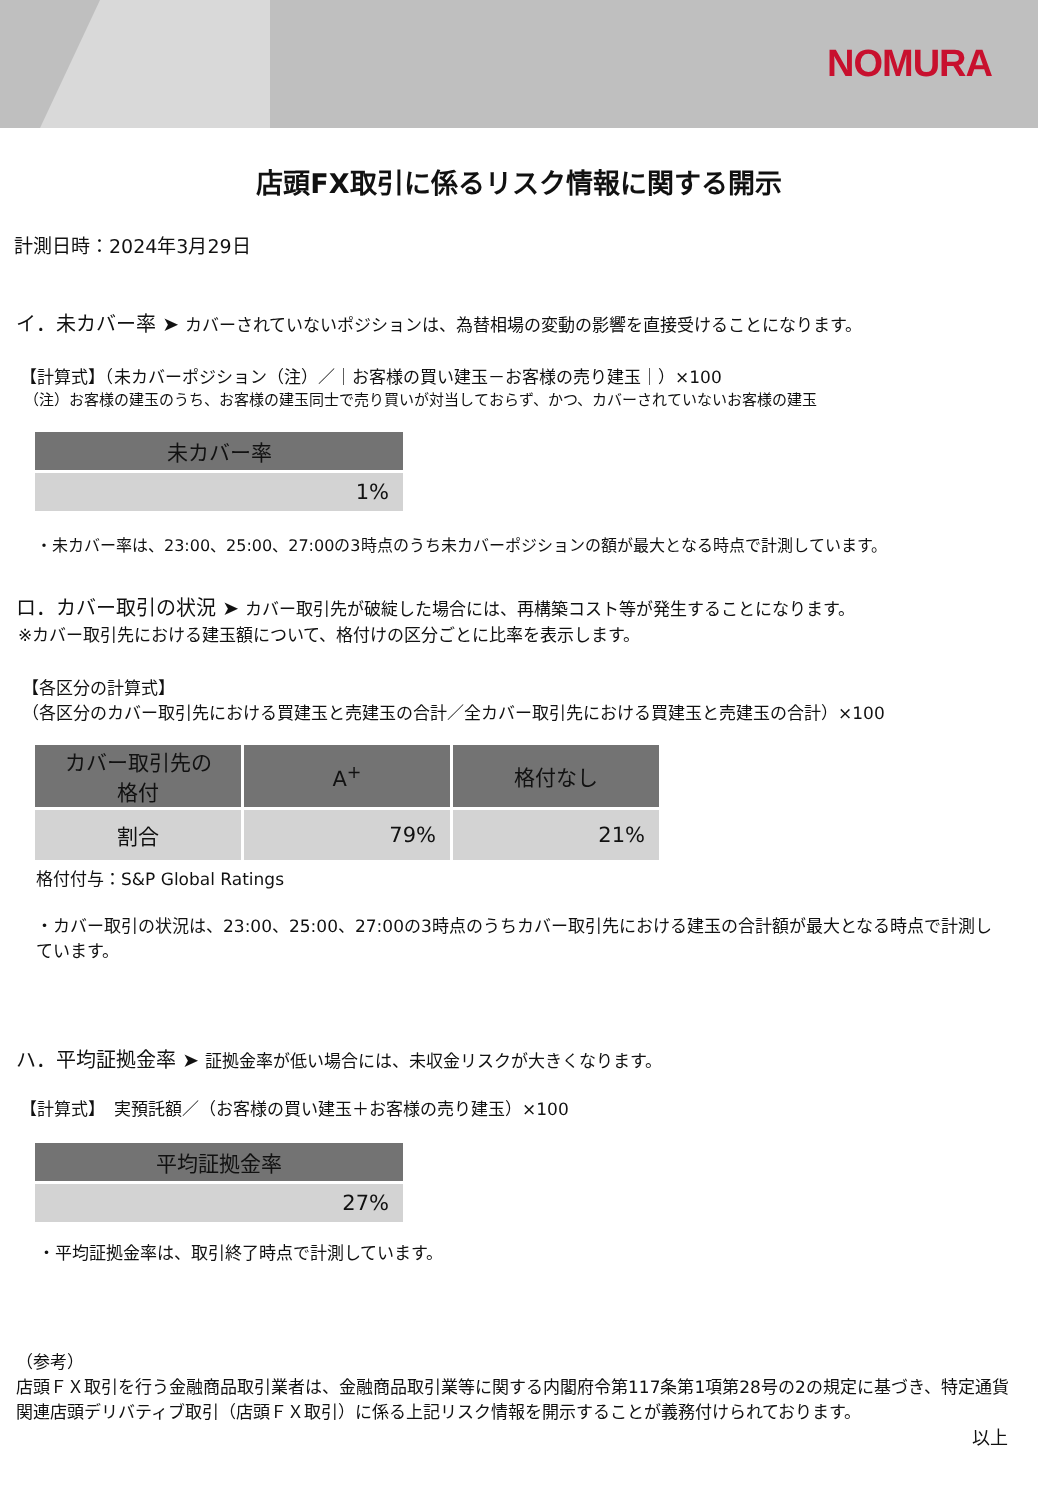NOMURA
店頭FX取引に係るリスク情報に関する開示
計測日時：2024年3月29日
イ．未カバー率 ➤ カバーされていないポジションは、為替相場の変動の影響を直接受けることになります。
【計算式】（未カバーポジション（注）／｜お客様の買い建玉－お客様の売り建玉｜）×100
（注）お客様の建玉のうち、お客様の建玉同士で売り買いが対当しておらず、かつ、カバーされていないお客様の建玉
| 未カバー率 |
| --- |
| 1% |
・未カバー率は、23:00、25:00、27:00の3時点のうち未カバーポジションの額が最大となる時点で計測しています。
ロ．カバー取引の状況 ➤ カバー取引先が破綻した場合には、再構築コスト等が発生することになります。
※カバー取引先における建玉額について、格付けの区分ごとに比率を表示します。
【各区分の計算式】
（各区分のカバー取引先における買建玉と売建玉の合計／全カバー取引先における買建玉と売建玉の合計）×100
| カバー取引先の 格付 | A<sup>+</sup> | 格付なし |
| --- | --- | --- |
| 割合 | 79% | 21% |
格付付与：S&P Global Ratings
・カバー取引の状況は、23:00、25:00、27:00の3時点のうちカバー取引先における建玉の合計額が最大となる時点で計測しています。
ハ．平均証拠金率 ➤ 証拠金率が低い場合には、未収金リスクが大きくなります。
【計算式】　実預託額／（お客様の買い建玉＋お客様の売り建玉）×100
| 平均証拠金率 |
| --- |
| 27% |
・平均証拠金率は、取引終了時点で計測しています。
（参考）
店頭ＦＸ取引を行う金融商品取引業者は、金融商品取引業等に関する内閣府令第117条第1項第28号の2の規定に基づき、特定通貨関連店頭デリバティブ取引（店頭ＦＸ取引）に係る上記リスク情報を開示することが義務付けられております。
以上